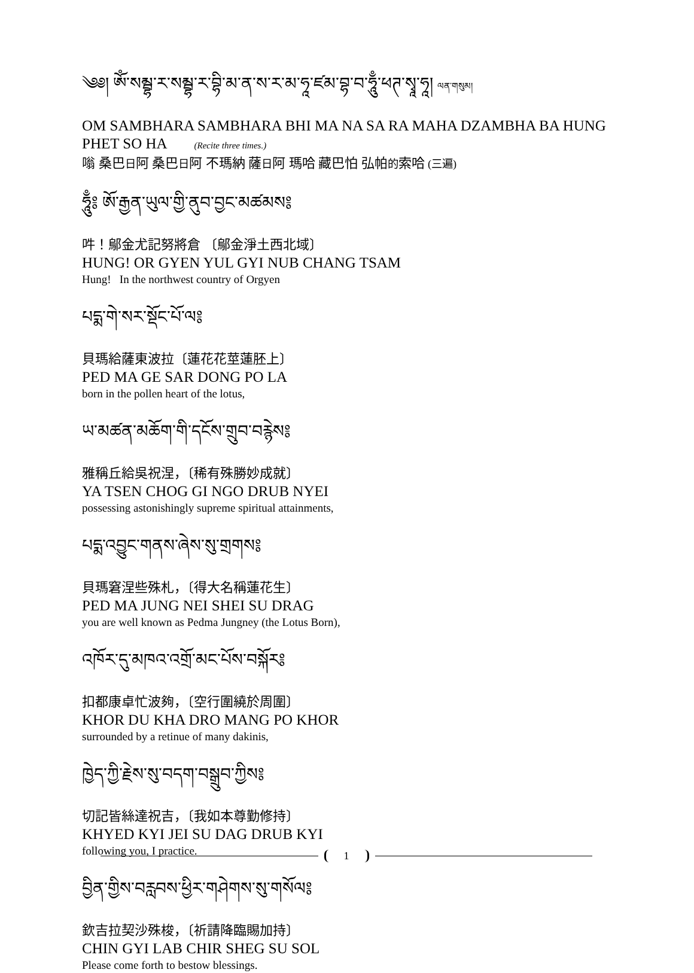༄༅། ཨོཾ་སམྦྷ་ར་སམྦྷ་ར་བྷི་མ་ན་ས་ར་མ་ཧཱ་ཛམ་བྷ་བ་ཧཱུྃ་ཕཊ་སྭཱ་ཧཱ། ལན་གསུམ།
OM SAMBHARA SAMBHARA BHI MA NA SA RA MAHA DZAMBHA BA HUNG PHET SO HA (Recite three times.)
嗡 桑巴日阿 桑巴日阿 不瑪納 薩日阿 瑪哈 藏巴怕 弘帕的索哈 (三遍)
ཧཱུྃ༔ ཨོ་རྒྱན་ཡུལ་གྱི་ནུབ་བྱང་མཚམས༔
吽！鄔金尤記努將倉 〔鄔金淨土西北域〕
HUNG! OR GYEN YUL GYI NUB CHANG TSAM
Hung! In the northwest country of Orgyen
པདྨ་གེ་སར་སྡོང་པོ་ལ༔
貝瑪給薩東波拉〔蓮花花莖蓮胚上〕
PED MA GE SAR DONG PO LA
born in the pollen heart of the lotus,
ཡ་མཚན་མཆོག་གི་དངོས་གྲུབ་བརྙེས༔
雅稱丘給吳祝涅，〔稀有殊勝妙成就〕
YA TSEN CHOG GI NGO DRUB NYEI
possessing astonishingly supreme spiritual attainments,
པདྨ་འབྱུང་གནས་ཞེས་སུ་གྲགས༔
貝瑪窘涅些殊札，〔得大名稱蓮花生〕
PED MA JUNG NEI SHEI SU DRAG
you are well known as Pedma Jungney (the Lotus Born),
འཁོར་དུ་མཁའ་འགྲོ་མང་པོས་བསྐོར༔
扣都康卓忙波夠，〔空行圍繞於周圍〕
KHOR DU KHA DRO MANG PO KHOR
surrounded by a retinue of many dakinis,
ཁྱེད་ཀྱི་རྗེས་སུ་བདག་བསྒྲུབ་ཀྱིས༔
切記皆絲達祝吉，〔我如本尊勤修持〕
KHYED KYI JEI SU DAG DRUB KYI
following you, I practice.
བྱིན་གྱིས་བརླབས་ཕྱིར་གཤེགས་སུ་གསོལ༔
欽吉拉契沙殊梭，〔祈請降臨賜加持〕
CHIN GYI LAB CHIR SHEG SU SOL
Please come forth to bestow blessings.
1